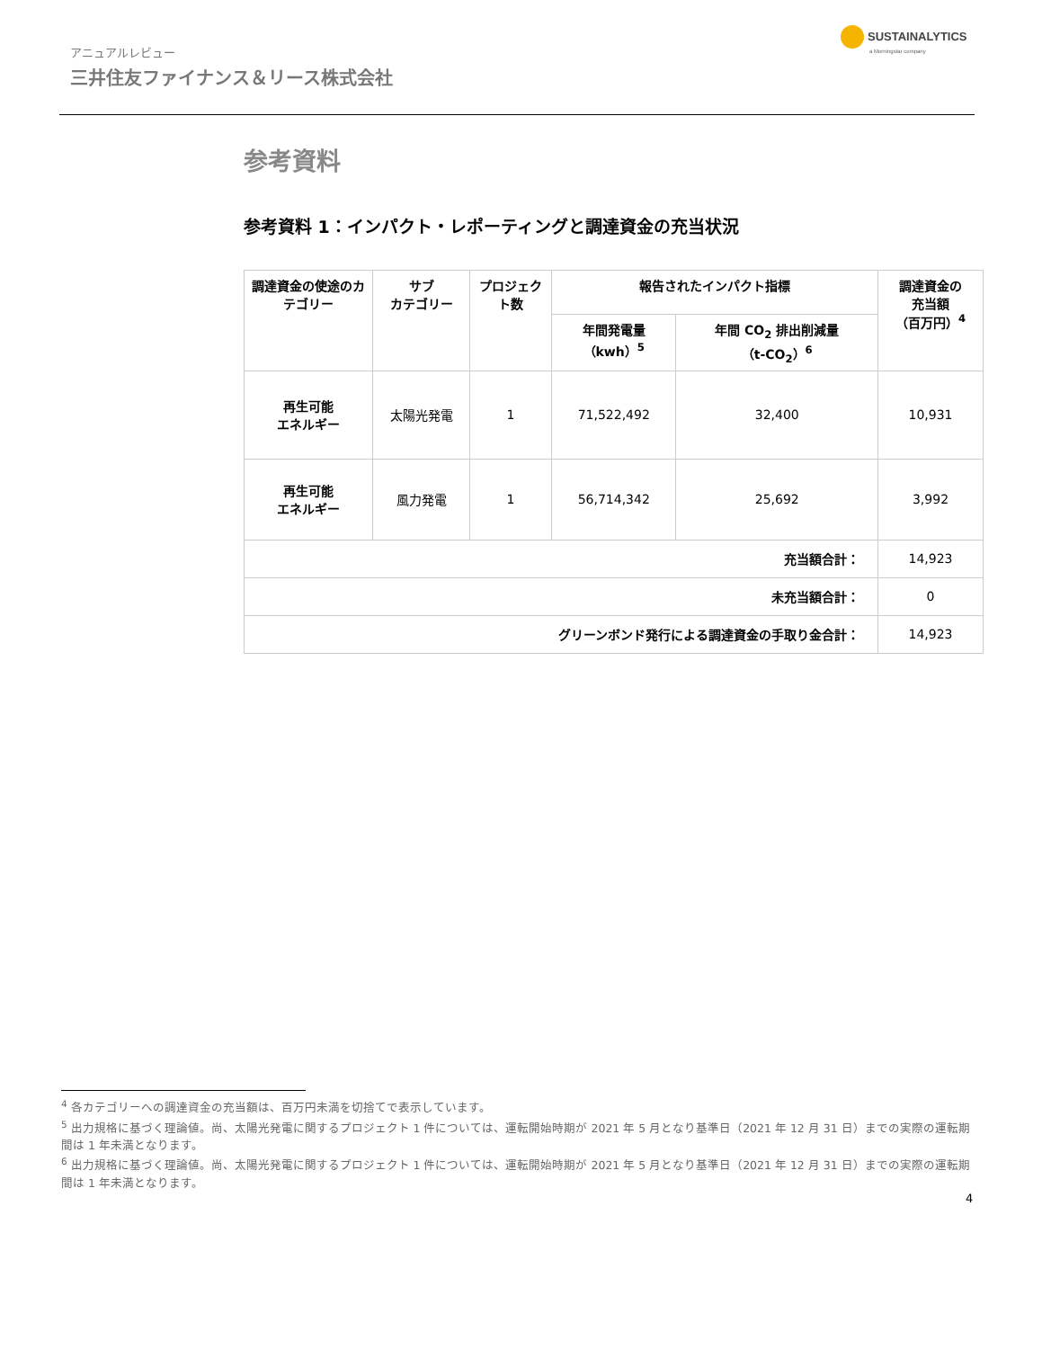アニュアルレビュー
三井住友ファイナンス＆リース株式会社
SUSTAINALYTICS
a Morningstar company
参考資料
参考資料 1：インパクト・レポーティングと調達資金の充当状況
| 調達資金の使途のカテゴリー | サブ カテゴリー | プロジェクト数 | 報告されたインパクト指標 | | 調達資金の 充当額 （百万円）<sup>4</sup> |
| --- | --- | --- | --- | --- | --- |
| | | | 年間発電量 （kwh）<sup>5</sup> | 年間 CO<sub>2</sub> 排出削減量 （t-CO<sub>2</sub>）<sup>6</sup> | |
| 再生可能 エネルギー | 太陽光発電 | 1 | 71,522,492 | 32,400 | 10,931 |
| 再生可能 エネルギー | 風力発電 | 1 | 56,714,342 | 25,692 | 3,992 |
| 充当額合計： | | | | | 14,923 |
| 未充当額合計： | | | | | 0 |
| グリーンボンド発行による調達資金の手取り金合計： | | | | | 14,923 |
<sup>4</sup> 各カテゴリーへの調達資金の充当額は、百万円未満を切捨てで表示しています。
<sup>5</sup> 出力規格に基づく理論値。尚、太陽光発電に関するプロジェクト 1 件については、運転開始時期が 2021 年 5 月となり基準日（2021 年 12 月 31 日）までの実際の運転期間は 1 年未満となります。
<sup>6</sup> 出力規格に基づく理論値。尚、太陽光発電に関するプロジェクト 1 件については、運転開始時期が 2021 年 5 月となり基準日（2021 年 12 月 31 日）までの実際の運転期間は 1 年未満となります。
4